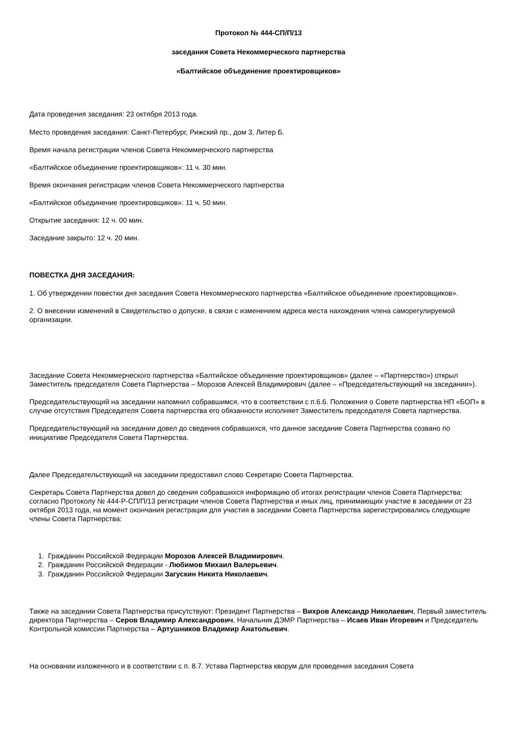Протокол № 444-СП/П/13
заседания Совета Некоммерческого партнерства
«Балтийское объединение проектировщиков»
Дата проведения заседания: 23 октября 2013 года.
Место проведения заседания: Санкт-Петербург, Рижский пр., дом 3, Литер Б.
Время начала регистрации членов Совета Некоммерческого партнерства
«Балтийское объединение проектировщиков»: 11 ч. 30 мин.
Время окончания регистрации членов Совета Некоммерческого партнерства
«Балтийское объединение проектировщиков»: 11 ч. 50 мин.
Открытие заседания: 12 ч. 00 мин.
Заседание закрыто: 12 ч. 20 мин.
ПОВЕСТКА ДНЯ ЗАСЕДАНИЯ:
1. Об утверждении повестки дня заседания Совета Некоммерческого партнерства «Балтийское объединение проектировщиков».
2. О внесении изменений в Свидетельство о допуске, в связи с изменением адреса места нахождения члена саморегулируемой организации.
Заседание Совета Некоммерческого партнерства «Балтийское объединение проектировщиков» (далее – «Партнерство») открыл Заместитель председателя Совета Партнерства – Морозов Алексей Владимирович (далее – «Председательствующий на заседании»).
Председательствующий на заседании напомнил собравшимся, что в соответствии с п.6.6. Положения о Совете партнерства НП «БОП» в случае отсутствия Председателя Совета партнерства его обязанности исполняет Заместитель председателя Совета партнерства.
Председательствующий на заседании довел до сведения собравшихся, что данное заседание Совета Партнерства созвано по инициативе Председателя Совета Партнерства.
Далее Председательствующий на заседании предоставил слово Секретарю Совета Партнерства.
Секретарь Совета Партнерства довел до сведения собравшихся информацию об итогах регистрации членов Совета Партнерства: согласно Протоколу № 444-Р-СП/П/13 регистрации членов Совета Партнерства и иных лиц, принимающих участие в заседании от 23 октября 2013 года, на момент окончания регистрации для участия в заседании Совета Партнерства зарегистрировались следующие члены Совета Партнерства:
1. Гражданин Российской Федерации Морозов Алексей Владимирович.
2. Гражданин Российской Федерации - Любимов Михаил Валерьевич.
3. Гражданин Российской Федерации Загускин Никита Николаевич.
Также на заседании Совета Партнерства присутствуют: Президент Партнерства – Вихров Александр Николаевич, Первый заместитель директора Партнерства – Серов Владимир Александрович, Начальник ДЭМР Партнерства – Исаев Иван Игоревич и Председатель Контрольной комиссии Партнерства – Артушников Владимир Анатольевич.
На основании изложенного и в соответствии с п. 8.7. Устава Партнерства кворум для проведения заседания Совета